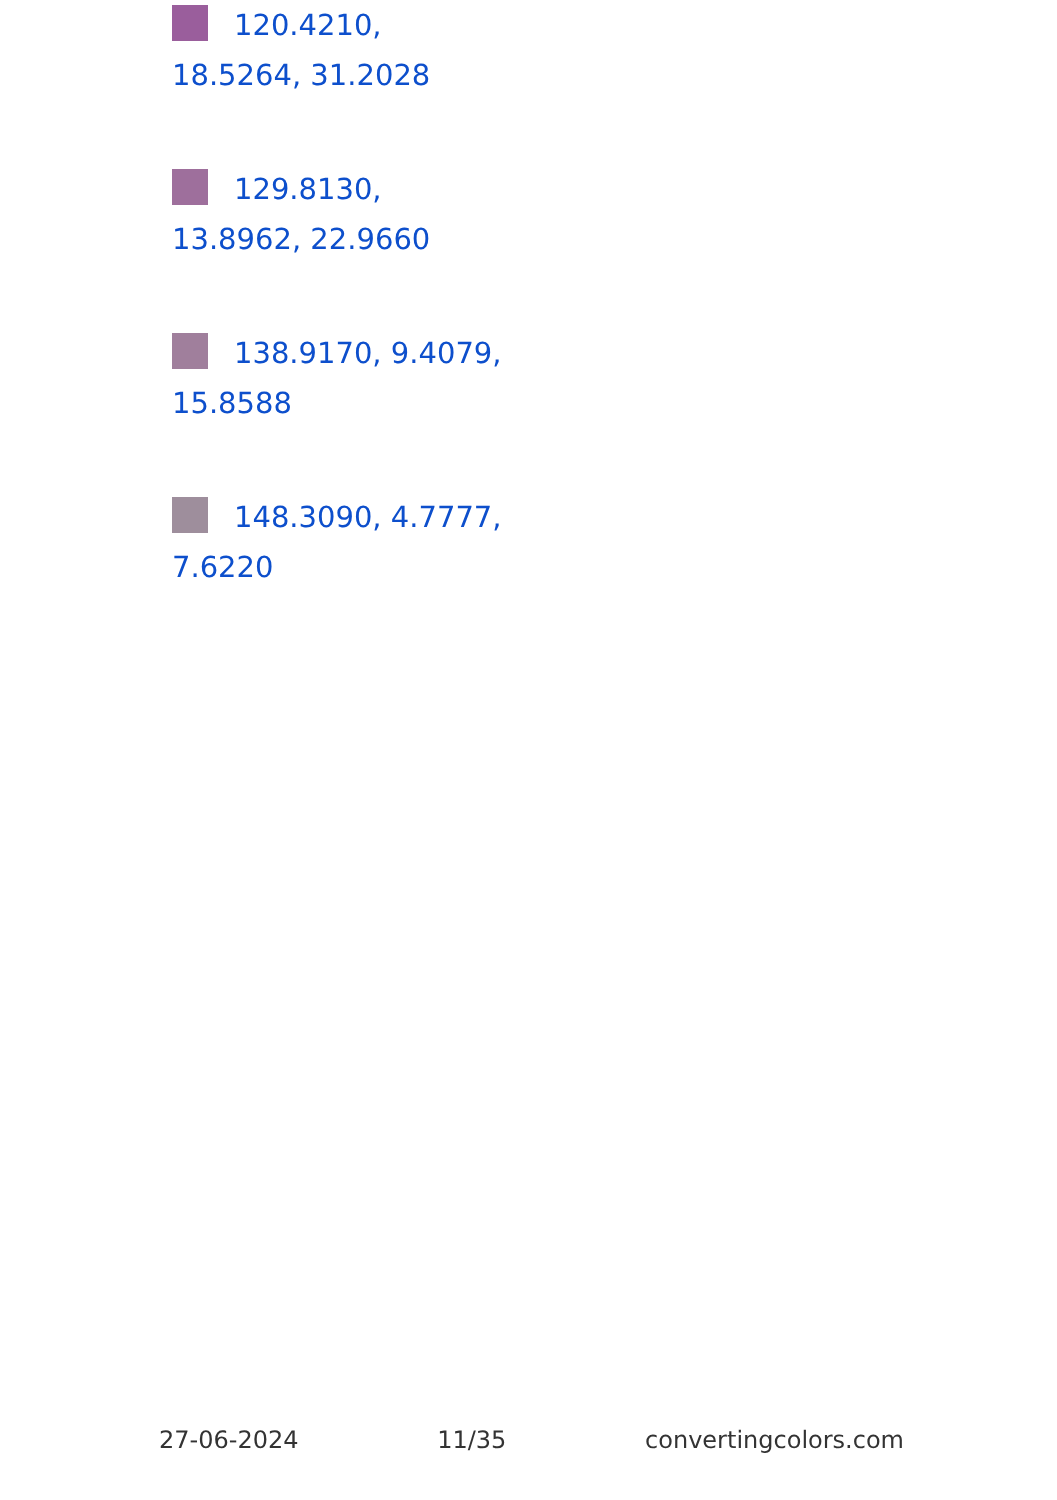120.4210, 18.5264, 31.2028
129.8130, 13.8962, 22.9660
138.9170, 9.4079, 15.8588
148.3090, 4.7777, 7.6220
27-06-2024 11/35 convertingcolors.com